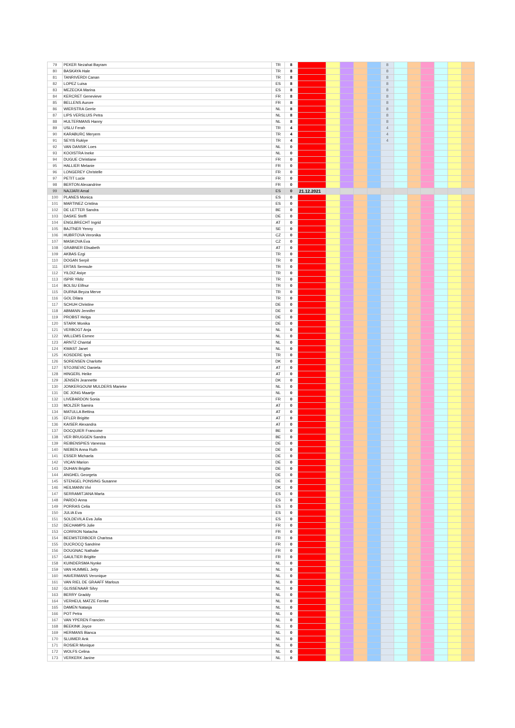| 79 | PEKER Nezahat Bayram | TR | 8 | | | | | | 8 | | | | | | |
| 80 | BASKAYA Hale | TR | 8 | | | | | | 8 | | | | | | |
| 81 | TANRIVERDI Canan | TR | 8 | | | | | | 8 | | | | | | |
| 82 | LOPEZ Luisa | ES | 8 | | | | | | 8 | | | | | | |
| 83 | MEZECKA Marina | ES | 8 | | | | | | 8 | | | | | | |
| 84 | KERCRET Genevieve | FR | 8 | | | | | | 8 | | | | | | |
| 85 | BELLENS Aurore | FR | 8 | | | | | | 8 | | | | | | |
| 86 | WIERSTRA Gerrie | NL | 8 | | | | | | 8 | | | | | | |
| 87 | LIPS VERSLUIS Petra | NL | 8 | | | | | | 8 | | | | | | |
| 88 | HULTERMANS Hanny | NL | 8 | | | | | | 8 | | | | | | |
| 89 | USLU Ferah | TR | 4 | | | | | | 4 | | | | | | |
| 90 | KARABURC Meryem | TR | 4 | | | | | | 4 | | | | | | |
| 91 | SEYIS Rukiye | TR | 4 | | | | | | 4 | | | | | | |
| 92 | VAN DANSIK Loes | NL | 0 | | | | | | | | | | | | |
| 93 | KOOISTRA Ineke | NL | 0 | | | | | | | | | | | | |
| 94 | DUGUE Christiane | FR | 0 | | | | | | | | | | | | |
| 95 | HALLIER Melanie | FR | 0 | | | | | | | | | | | | |
| 96 | LONGEREY Christelle | FR | 0 | | | | | | | | | | | | |
| 97 | PETIT Lucie | FR | 0 | | | | | | | | | | | | |
| 98 | BERTON Alexandrine | FR | 0 | | | | | | | | | | | | |
| 99 | NAJJARI Amal | ES | 0 | 21.12.2021 | | | | | | | | | | | |
| 100 | PLANES Monica | ES | 0 | | | | | | | | | | | | |
| 101 | MARTINEZ Cristina | ES | 0 | | | | | | | | | | | | |
| 102 | DE LETTER Sandra | BE | 0 | | | | | | | | | | | | |
| 103 | DASKE Steffi | DE | 0 | | | | | | | | | | | | |
| 104 | ENGLBRECHT Ingrid | AT | 0 | | | | | | | | | | | | |
| 105 | BAJTNER Yenny | SE | 0 | | | | | | | | | | | | |
| 106 | HUBRTOVA Veronika | CZ | 0 | | | | | | | | | | | | |
| 107 | MASKOVA Eva | CZ | 0 | | | | | | | | | | | | |
| 108 | GRABNER Elisabeth | AT | 0 | | | | | | | | | | | | |
| 109 | AKBAS Ezgi | TR | 0 | | | | | | | | | | | | |
| 110 | DOGAN Serpil | TR | 0 | | | | | | | | | | | | |
| 111 | ERTAS Semsule | TR | 0 | | | | | | | | | | | | |
| 112 | YILDIZ Asiye | TR | 0 | | | | | | | | | | | | |
| 113 | ISPIR Yildiz | TR | 0 | | | | | | | | | | | | |
| 114 | BOLSU Elifnur | TR | 0 | | | | | | | | | | | | |
| 115 | DURNA Beyza Merve | TR | 0 | | | | | | | | | | | | |
| 116 | GOL Dilara | TR | 0 | | | | | | | | | | | | |
| 117 | SCHUH Christine | DE | 0 | | | | | | | | | | | | |
| 118 | ABMANN Jennifer | DE | 0 | | | | | | | | | | | | |
| 119 | PROBST Helga | DE | 0 | | | | | | | | | | | | |
| 120 | STARK Monika | DE | 0 | | | | | | | | | | | | |
| 121 | VERBOGT Anja | NL | 0 | | | | | | | | | | | | |
| 122 | WILLEMS Esmee | NL | 0 | | | | | | | | | | | | |
| 123 | ARNTZ Chantal | NL | 0 | | | | | | | | | | | | |
| 124 | KWAST Janet | NL | 0 | | | | | | | | | | | | |
| 125 | KOSDERE Ipek | TR | 0 | | | | | | | | | | | | |
| 126 | SORENSEN Charlotte | DK | 0 | | | | | | | | | | | | |
| 127 | STOJISEVIC Daniela | AT | 0 | | | | | | | | | | | | |
| 128 | HINGERL Heike | AT | 0 | | | | | | | | | | | | |
| 129 | JENSEN Jeannette | DK | 0 | | | | | | | | | | | | |
| 130 | JONKERGOUW MULDERS Marieke | NL | 0 | | | | | | | | | | | | |
| 131 | DE JONG Maartje | NL | 0 | | | | | | | | | | | | |
| 132 | LIVEBARDON Sonia | FR | 0 | | | | | | | | | | | | |
| 133 | MOLZER Samira | AT | 0 | | | | | | | | | | | | |
| 134 | MATULLA Bettina | AT | 0 | | | | | | | | | | | | |
| 135 | EFLER Brigitte | AT | 0 | | | | | | | | | | | | |
| 136 | KAISER Alexandra | AT | 0 | | | | | | | | | | | | |
| 137 | DOCQUIER Francoise | BE | 0 | | | | | | | | | | | | |
| 138 | VER BRUGGEN Sandra | BE | 0 | | | | | | | | | | | | |
| 139 | REIBENSPIES Vanessa | DE | 0 | | | | | | | | | | | | |
| 140 | NIEBEN Anna Ruth | DE | 0 | | | | | | | | | | | | |
| 141 | ESSER Michaela | DE | 0 | | | | | | | | | | | | |
| 142 | VICAN Marion | DE | 0 | | | | | | | | | | | | |
| 143 | DUHAN Brigitte | DE | 0 | | | | | | | | | | | | |
| 144 | ANGHEL Georgeta | DE | 0 | | | | | | | | | | | | |
| 145 | STENGEL PONSING Susanne | DE | 0 | | | | | | | | | | | | |
| 146 | HEILMANN Vivi | DK | 0 | | | | | | | | | | | | |
| 147 | SERRAMITJANA Marta | ES | 0 | | | | | | | | | | | | |
| 148 | PARDO Anna | ES | 0 | | | | | | | | | | | | |
| 149 | PORRAS Celia | ES | 0 | | | | | | | | | | | | |
| 150 | JULIA Eva | ES | 0 | | | | | | | | | | | | |
| 151 | SOLDEVILA Eva Julia | ES | 0 | | | | | | | | | | | | |
| 152 | DECHAMPS Julie | FR | 0 | | | | | | | | | | | | |
| 153 | CORRION Natacha | FR | 0 | | | | | | | | | | | | |
| 154 | BEEMSTERBOER Charissa | FR | 0 | | | | | | | | | | | | |
| 155 | DUCROCQ Sandrine | FR | 0 | | | | | | | | | | | | |
| 156 | DOUGNAC Nathalie | FR | 0 | | | | | | | | | | | | |
| 157 | GAULTIER Brigitte | FR | 0 | | | | | | | | | | | | |
| 158 | KUINDERSMA Nynke | NL | 0 | | | | | | | | | | | | |
| 159 | VAN HUMMEL Jetty | NL | 0 | | | | | | | | | | | | |
| 160 | HAVERMANS Veronique | NL | 0 | | | | | | | | | | | | |
| 161 | VAN RIEL DE GRAAFF Marlous | NL | 0 | | | | | | | | | | | | |
| 162 | GLISSENAAR Silvy | NL | 0 | | | | | | | | | | | | |
| 163 | BERRY Graddy | NL | 0 | | | | | | | | | | | | |
| 164 | VERHEUL MATZE Femke | NL | 0 | | | | | | | | | | | | |
| 165 | DAMEN Natasja | NL | 0 | | | | | | | | | | | | |
| 166 | POT Petra | NL | 0 | | | | | | | | | | | | |
| 167 | VAN YPEREN Francien | NL | 0 | | | | | | | | | | | | |
| 168 | BEEKINK Joyce | NL | 0 | | | | | | | | | | | | |
| 169 | HERMANS Bianca | NL | 0 | | | | | | | | | | | | |
| 170 | SLUIMER Ank | NL | 0 | | | | | | | | | | | | |
| 171 | ROSIER Monique | NL | 0 | | | | | | | | | | | | |
| 172 | WOLFS Celina | NL | 0 | | | | | | | | | | | | |
| 173 | VERKERK Janine | NL | 0 | | | | | | | | | | | | |